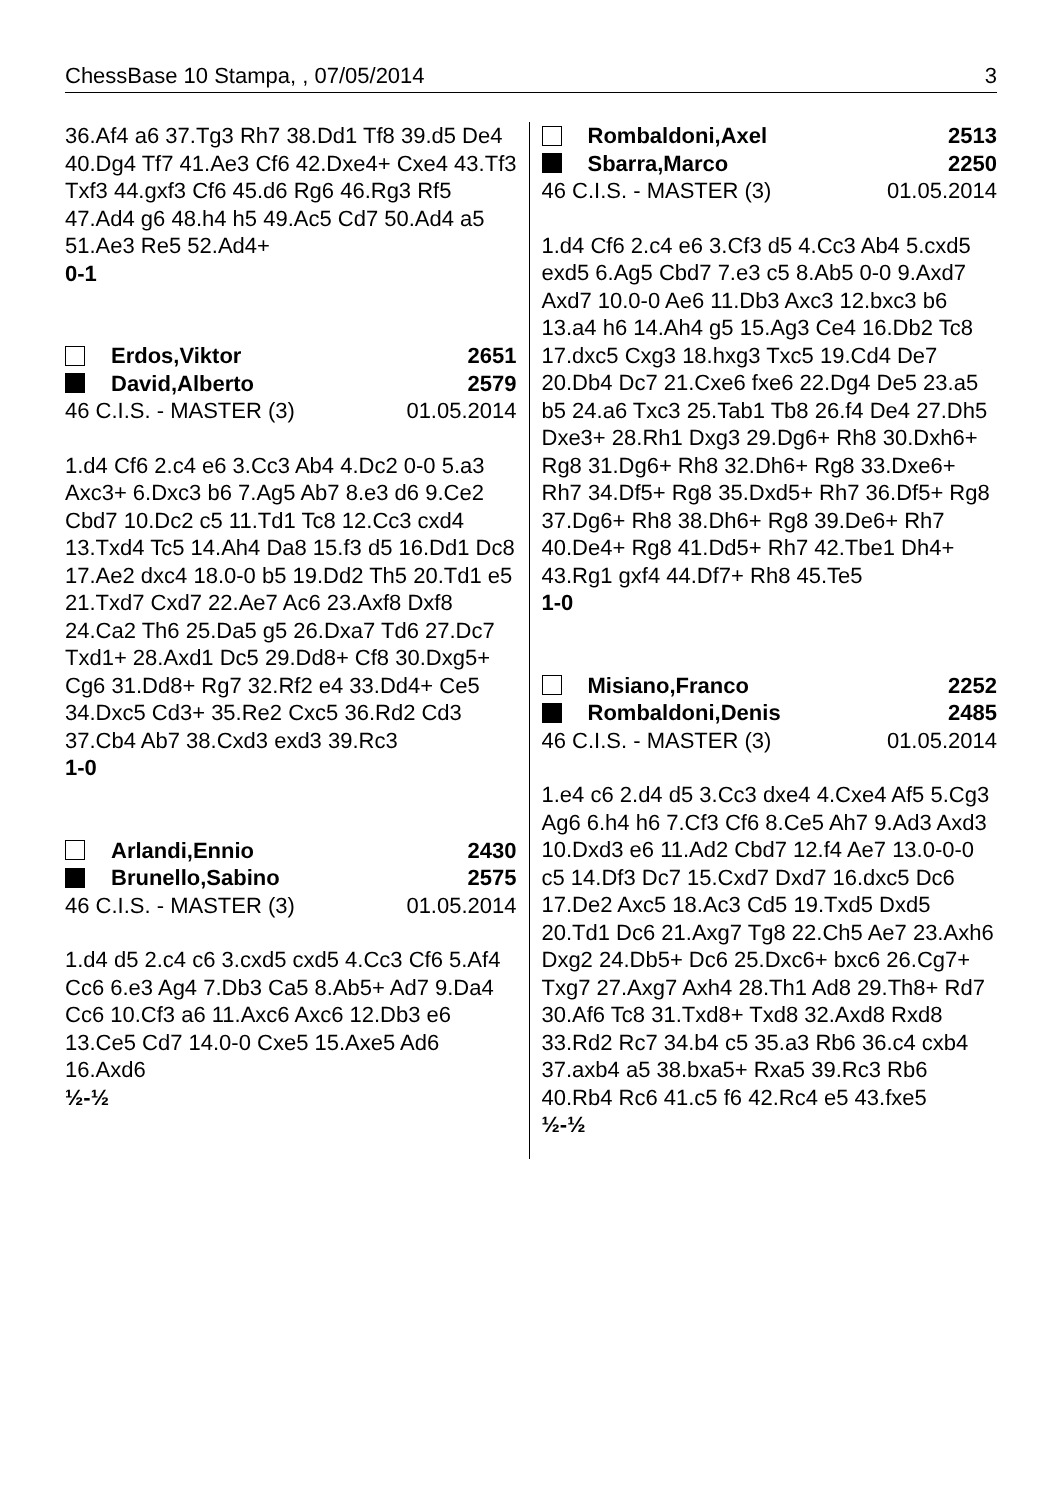ChessBase 10 Stampa, , 07/05/2014 3
36.Af4 a6 37.Tg3 Rh7 38.Dd1 Tf8 39.d5 De4 40.Dg4 Tf7 41.Ae3 Cf6 42.Dxe4+ Cxe4 43.Tf3 Txf3 44.gxf3 Cf6 45.d6 Rg6 46.Rg3 Rf5 47.Ad4 g6 48.h4 h5 49.Ac5 Cd7 50.Ad4 a5 51.Ae3 Re5 52.Ad4+
0-1
Erdos,Viktor 2651
David,Alberto 2579
46 C.I.S. - MASTER (3) 01.05.2014
1.d4 Cf6 2.c4 e6 3.Cc3 Ab4 4.Dc2 0-0 5.a3 Axc3+ 6.Dxc3 b6 7.Ag5 Ab7 8.e3 d6 9.Ce2 Cbd7 10.Dc2 c5 11.Td1 Tc8 12.Cc3 cxd4 13.Txd4 Tc5 14.Ah4 Da8 15.f3 d5 16.Dd1 Dc8 17.Ae2 dxc4 18.0-0 b5 19.Dd2 Th5 20.Td1 e5 21.Txd7 Cxd7 22.Ae7 Ac6 23.Axf8 Dxf8 24.Ca2 Th6 25.Da5 g5 26.Dxa7 Td6 27.Dc7 Txd1+ 28.Axd1 Dc5 29.Dd8+ Cf8 30.Dxg5+ Cg6 31.Dd8+ Rg7 32.Rf2 e4 33.Dd4+ Ce5 34.Dxc5 Cd3+ 35.Re2 Cxc5 36.Rd2 Cd3 37.Cb4 Ab7 38.Cxd3 exd3 39.Rc3
1-0
Arlandi,Ennio 2430
Brunello,Sabino 2575
46 C.I.S. - MASTER (3) 01.05.2014
1.d4 d5 2.c4 c6 3.cxd5 cxd5 4.Cc3 Cf6 5.Af4 Cc6 6.e3 Ag4 7.Db3 Ca5 8.Ab5+ Ad7 9.Da4 Cc6 10.Cf3 a6 11.Axc6 Axc6 12.Db3 e6 13.Ce5 Cd7 14.0-0 Cxe5 15.Axe5 Ad6 16.Axd6
½-½
Rombaldoni,Axel 2513
Sbarra,Marco 2250
46 C.I.S. - MASTER (3) 01.05.2014
1.d4 Cf6 2.c4 e6 3.Cf3 d5 4.Cc3 Ab4 5.cxd5 exd5 6.Ag5 Cbd7 7.e3 c5 8.Ab5 0-0 9.Axd7 Axd7 10.0-0 Ae6 11.Db3 Axc3 12.bxc3 b6 13.a4 h6 14.Ah4 g5 15.Ag3 Ce4 16.Db2 Tc8 17.dxc5 Cxg3 18.hxg3 Txc5 19.Cd4 De7 20.Db4 Dc7 21.Cxe6 fxe6 22.Dg4 De5 23.a5 b5 24.a6 Txc3 25.Tab1 Tb8 26.f4 De4 27.Dh5 Dxe3+ 28.Rh1 Dxg3 29.Dg6+ Rh8 30.Dxh6+ Rg8 31.Dg6+ Rh8 32.Dh6+ Rg8 33.Dxe6+ Rh7 34.Df5+ Rg8 35.Dxd5+ Rh7 36.Df5+ Rg8 37.Dg6+ Rh8 38.Dh6+ Rg8 39.De6+ Rh7 40.De4+ Rg8 41.Dd5+ Rh7 42.Tbe1 Dh4+ 43.Rg1 gxf4 44.Df7+ Rh8 45.Te5
1-0
Misiano,Franco 2252
Rombaldoni,Denis 2485
46 C.I.S. - MASTER (3) 01.05.2014
1.e4 c6 2.d4 d5 3.Cc3 dxe4 4.Cxe4 Af5 5.Cg3 Ag6 6.h4 h6 7.Cf3 Cf6 8.Ce5 Ah7 9.Ad3 Axd3 10.Dxd3 e6 11.Ad2 Cbd7 12.f4 Ae7 13.0-0-0 c5 14.Df3 Dc7 15.Cxd7 Dxd7 16.dxc5 Dc6 17.De2 Axc5 18.Ac3 Cd5 19.Txd5 Dxd5 20.Td1 Dc6 21.Axg7 Tg8 22.Ch5 Ae7 23.Axh6 Dxg2 24.Db5+ Dc6 25.Dxc6+ bxc6 26.Cg7+ Txg7 27.Axg7 Axh4 28.Th1 Ad8 29.Th8+ Rd7 30.Af6 Tc8 31.Txd8+ Txd8 32.Axd8 Rxd8 33.Rd2 Rc7 34.b4 c5 35.a3 Rb6 36.c4 cxb4 37.axb4 a5 38.bxa5+ Rxa5 39.Rc3 Rb6 40.Rb4 Rc6 41.c5 f6 42.Rc4 e5 43.fxe5
½-½